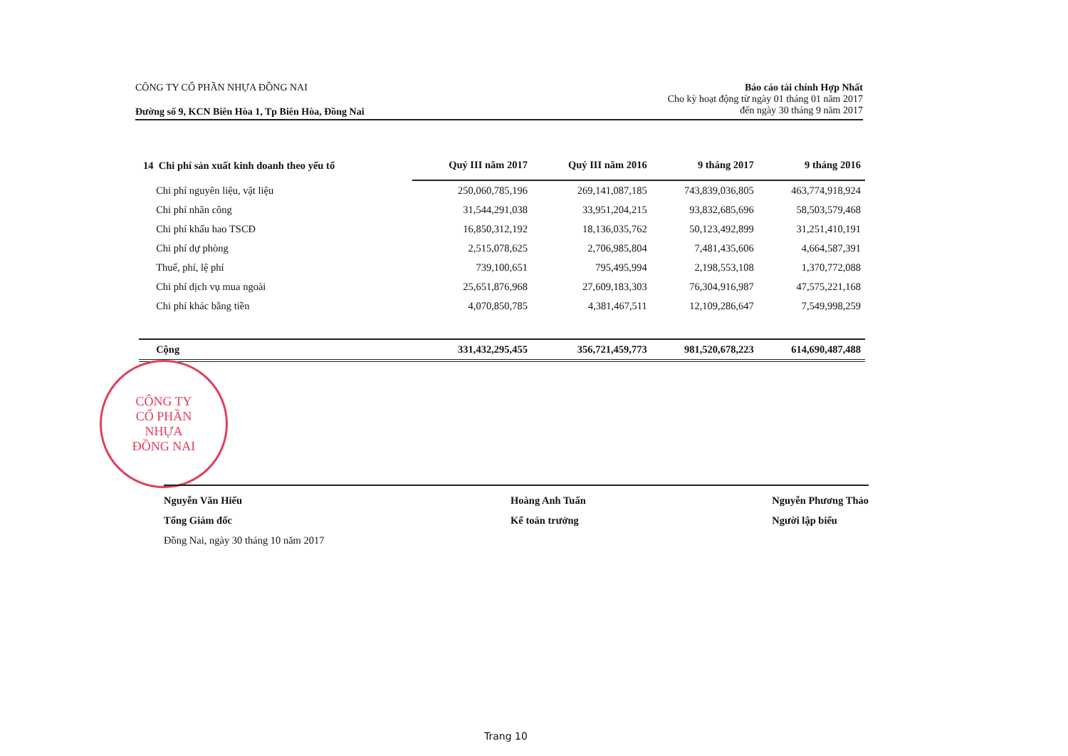CÔNG TY CỔ PHẦN NHỰA ĐỒNG NAI
Đường số 9, KCN Biên Hòa 1, Tp Biên Hòa, Đồng Nai
Báo cáo tài chính Hợp Nhất
Cho kỳ hoạt động từ ngày 01 tháng 01 năm 2017
đến ngày 30 tháng 9 năm 2017
| 14 Chi phí sản xuất kinh doanh theo yếu tố | Quý III năm 2017 | Quý III năm 2016 | 9 tháng 2017 | 9 tháng 2016 |
| --- | --- | --- | --- | --- |
| Chi phí nguyên liệu, vật liệu | 250,060,785,196 | 269,141,087,185 | 743,839,036,805 | 463,774,918,924 |
| Chi phí nhân công | 31,544,291,038 | 33,951,204,215 | 93,832,685,696 | 58,503,579,468 |
| Chi phí khấu hao TSCĐ | 16,850,312,192 | 18,136,035,762 | 50,123,492,899 | 31,251,410,191 |
| Chi phí dự phòng | 2,515,078,625 | 2,706,985,804 | 7,481,435,606 | 4,664,587,391 |
| Thuế, phí, lệ phí | 739,100,651 | 795,495,994 | 2,198,553,108 | 1,370,772,088 |
| Chi phí dịch vụ mua ngoài | 25,651,876,968 | 27,609,183,303 | 76,304,916,987 | 47,575,221,168 |
| Chi phí khác bằng tiền | 4,070,850,785 | 4,381,467,511 | 12,109,286,647 | 7,549,998,259 |
| Cộng | 331,432,295,455 | 356,721,459,773 | 981,520,678,223 | 614,690,487,488 |
CÔNG TY
CỔ PHẦN
NHỰA
ĐỒNG NAI
Nguyễn Văn Hiếu
Tổng Giám đốc
Đồng Nai, ngày 30 tháng 10 năm 2017
Hoàng Anh Tuấn
Kế toán trưởng
Nguyễn Phương Thảo
Người lập biểu
Trang 10